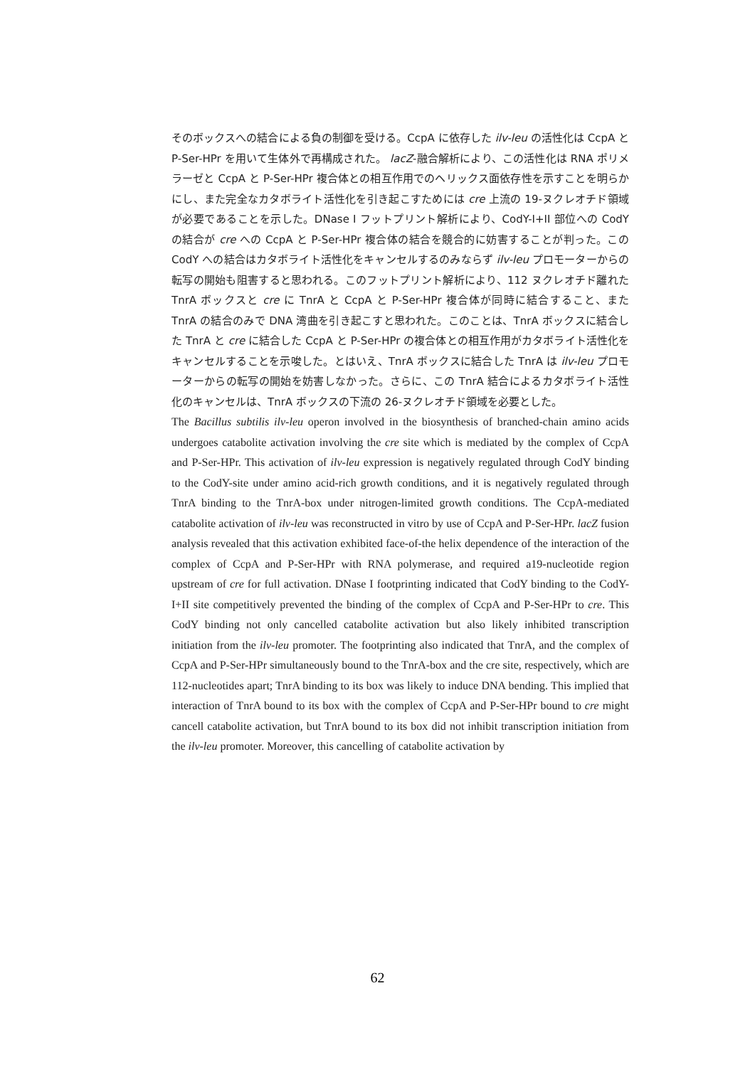そのボックスへの結合による負の制御を受ける。CcpA に依存した ilv-leu の活性化は CcpA と P-Ser-HPr を用いて生体外で再構成された。 lacZ-融合解析により、この活性化は RNA ポリメラーゼと CcpA と P-Ser-HPr 複合体との相互作用でのヘリックス面依存性を示すことを明らかにし、また完全なカタボライト活性化を引き起こすためには cre 上流の 19-ヌクレオチド領域が必要であることを示した。DNase I フットプリント解析により、CodY-I+II 部位への CodY の結合が cre への CcpA と P-Ser-HPr 複合体の結合を競合的に妨害することが判った。この CodY への結合はカタボライト活性化をキャンセルするのみならず ilv-leu プロモーターからの転写の開始も阻害すると思われる。このフットプリント解析により、112 ヌクレオチド離れた TnrA ボックスと cre に TnrA と CcpA と P-Ser-HPr 複合体が同時に結合すること、また TnrA の結合のみで DNA 湾曲を引き起こすと思われた。このことは、TnrA ボックスに結合した TnrA と cre に結合した CcpA と P-Ser-HPr の複合体との相互作用がカタボライト活性化をキャンセルすることを示唆した。とはいえ、TnrA ボックスに結合した TnrA は ilv-leu プロモーターからの転写の開始を妨害しなかった。さらに、この TnrA 結合によるカタボライト活性化のキャンセルは、TnrA ボックスの下流の 26-ヌクレオチド領域を必要とした。
The Bacillus subtilis ilv-leu operon involved in the biosynthesis of branched-chain amino acids undergoes catabolite activation involving the cre site which is mediated by the complex of CcpA and P-Ser-HPr. This activation of ilv-leu expression is negatively regulated through CodY binding to the CodY-site under amino acid-rich growth conditions, and it is negatively regulated through TnrA binding to the TnrA-box under nitrogen-limited growth conditions. The CcpA-mediated catabolite activation of ilv-leu was reconstructed in vitro by use of CcpA and P-Ser-HPr. lacZ fusion analysis revealed that this activation exhibited face-of-the helix dependence of the interaction of the complex of CcpA and P-Ser-HPr with RNA polymerase, and required a19-nucleotide region upstream of cre for full activation. DNase I footprinting indicated that CodY binding to the CodY-I+II site competitively prevented the binding of the complex of CcpA and P-Ser-HPr to cre. This CodY binding not only cancelled catabolite activation but also likely inhibited transcription initiation from the ilv-leu promoter. The footprinting also indicated that TnrA, and the complex of CcpA and P-Ser-HPr simultaneously bound to the TnrA-box and the cre site, respectively, which are 112-nucleotides apart; TnrA binding to its box was likely to induce DNA bending. This implied that interaction of TnrA bound to its box with the complex of CcpA and P-Ser-HPr bound to cre might cancell catabolite activation, but TnrA bound to its box did not inhibit transcription initiation from the ilv-leu promoter. Moreover, this cancelling of catabolite activation by
62